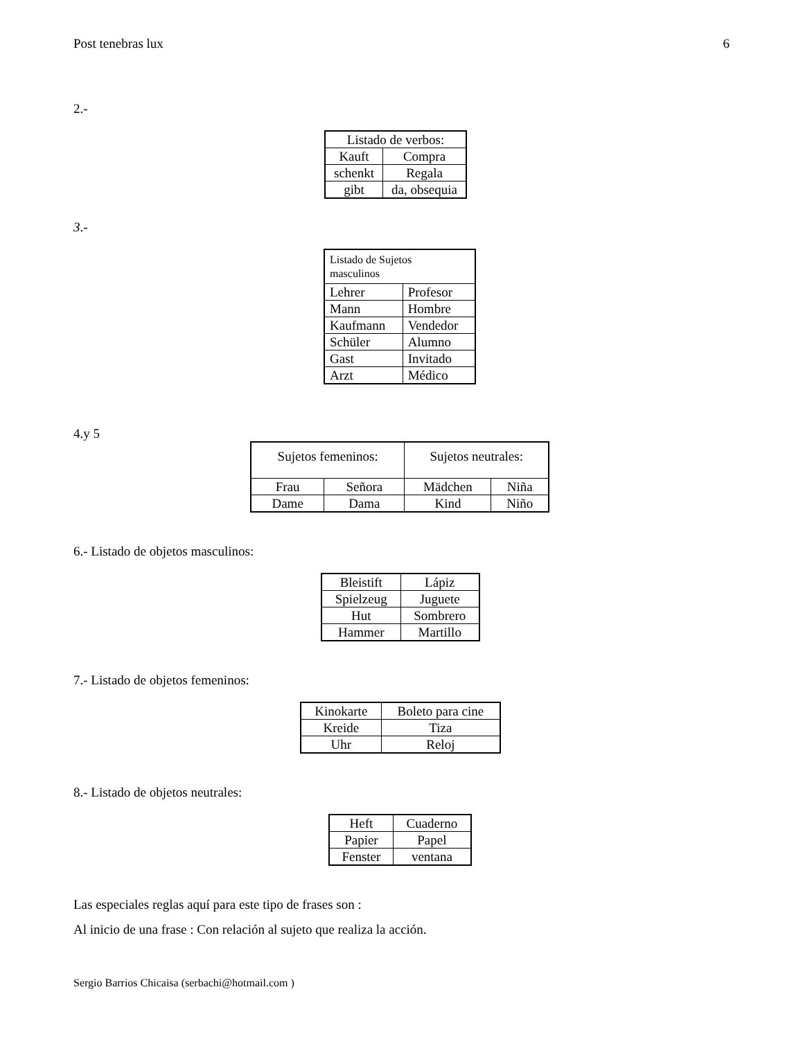Post tenebras lux 6
2.-
| Listado de verbos: | |
| --- | --- |
| Kauft | Compra |
| schenkt | Regala |
| gibt | da, obsequia |
3.-
| Listado de Sujetos masculinos | |
| --- | --- |
| Lehrer | Profesor |
| Mann | Hombre |
| Kaufmann | Vendedor |
| Schüler | Alumno |
| Gast | Invitado |
| Arzt | Médico |
4.y 5
| Sujetos femeninos: | | Sujetos neutrales: | |
| --- | --- | --- | --- |
| Frau | Señora | Mädchen | Niña |
| Dame | Dama | Kind | Niño |
6.- Listado de objetos masculinos:
| Bleistift | Lápiz |
| Spielzeug | Juguete |
| Hut | Sombrero |
| Hammer | Martillo |
7.- Listado de objetos femeninos:
| Kinokarte | Boleto para cine |
| Kreide | Tiza |
| Uhr | Reloj |
8.- Listado de objetos neutrales:
| Heft | Cuaderno |
| Papier | Papel |
| Fenster | ventana |
Las especiales reglas aquí para este tipo de frases son :
Al inicio de una frase : Con relación al sujeto que realiza la acción.
Sergio Barrios Chicaisa (serbachi@hotmail.com )